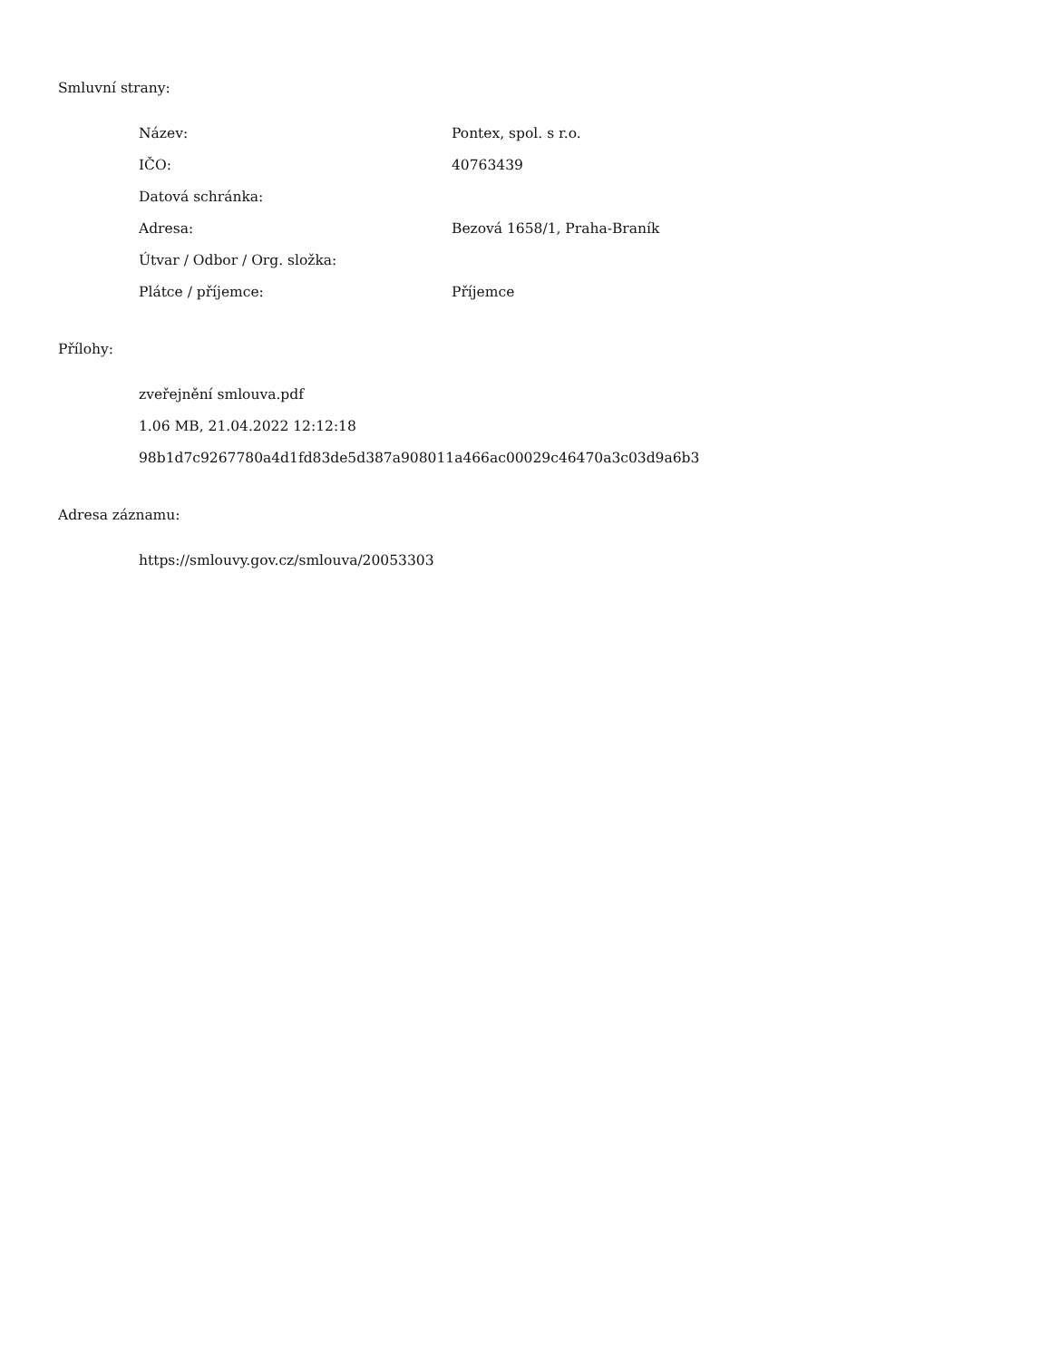Smluvní strany:
| Název: | Pontex, spol. s r.o. |
| IČO: | 40763439 |
| Datová schránka: | |
| Adresa: | Bezová 1658/1, Praha-Braník |
| Útvar / Odbor / Org. složka: | |
| Plátce / příjemce: | Příjemce |
Přílohy:
zveřejnění smlouva.pdf
1.06 MB, 21.04.2022 12:12:18
98b1d7c9267780a4d1fd83de5d387a908011a466ac00029c46470a3c03d9a6b3
Adresa záznamu:
https://smlouvy.gov.cz/smlouva/20053303